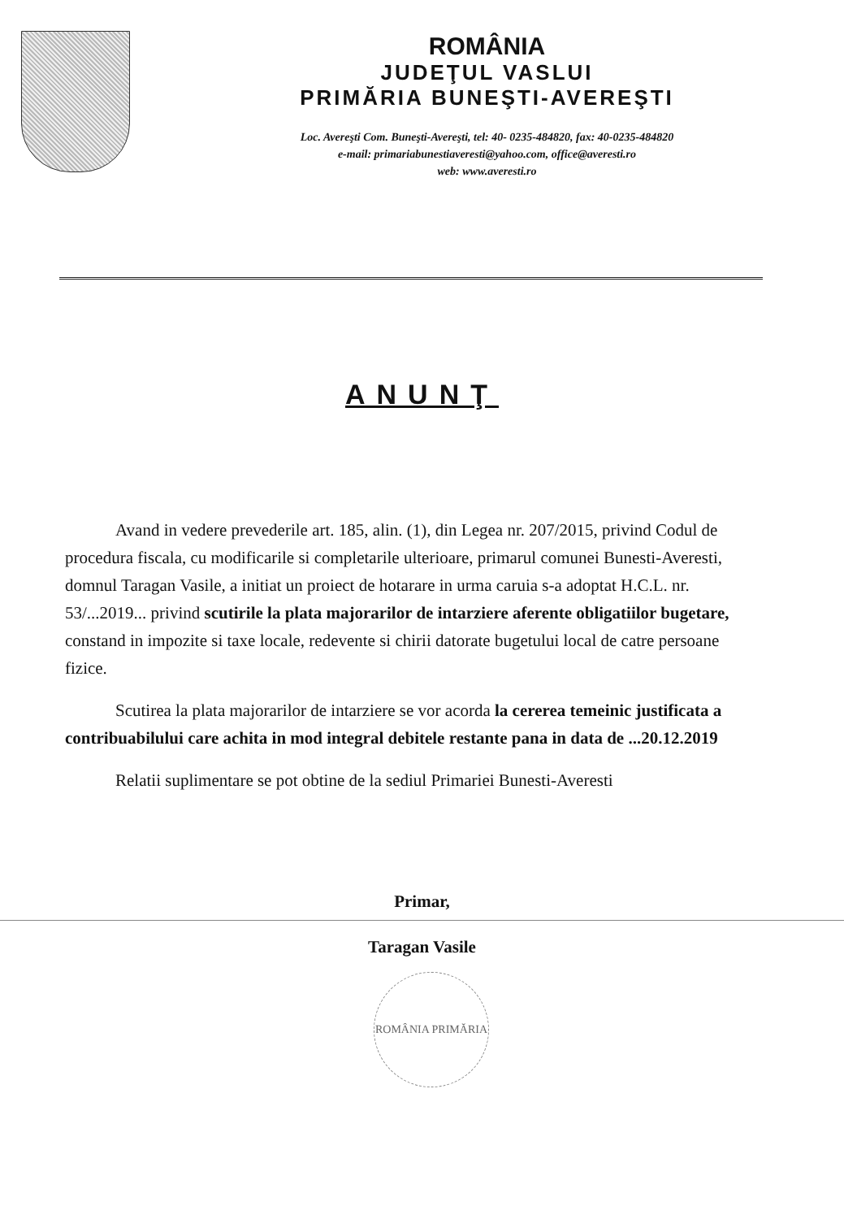ROMÂNIA
JUDEŢUL VASLUI
PRIMĂRIA BUNEŞTI-AVEREŞTI
Loc. Avereşti Com. Buneşti-Avereşti, tel: 40- 0235-484820, fax: 40-0235-484820
e-mail: primariabunestiaveresti@yahoo.com, office@averesti.ro
web: www.averesti.ro
ANUNŢ
Avand in vedere prevederile art. 185, alin. (1), din Legea nr. 207/2015, privind Codul de procedura fiscala, cu modificarile si completarile ulterioare, primarul comunei Bunesti-Averesti, domnul Taragan Vasile, a initiat un proiect de hotarare in urma caruia s-a adoptat H.C.L. nr. 53/...2019... privind scutirile la plata majorarilor de intarziere aferente obligatiilor bugetare, constand in impozite si taxe locale, redevente si chirii datorate bugetului local de catre persoane fizice.
Scutirea la plata majorarilor de intarziere se vor acorda la cererea temeinic justificata a contribuabilului care achita in mod integral debitele restante pana in data de ...20.12.2019
Relatii suplimentare se pot obtine de la sediul Primariei Bunesti-Averesti
Primar,
Taragan Vasile
ROMÂNIA PRIMĂRIA